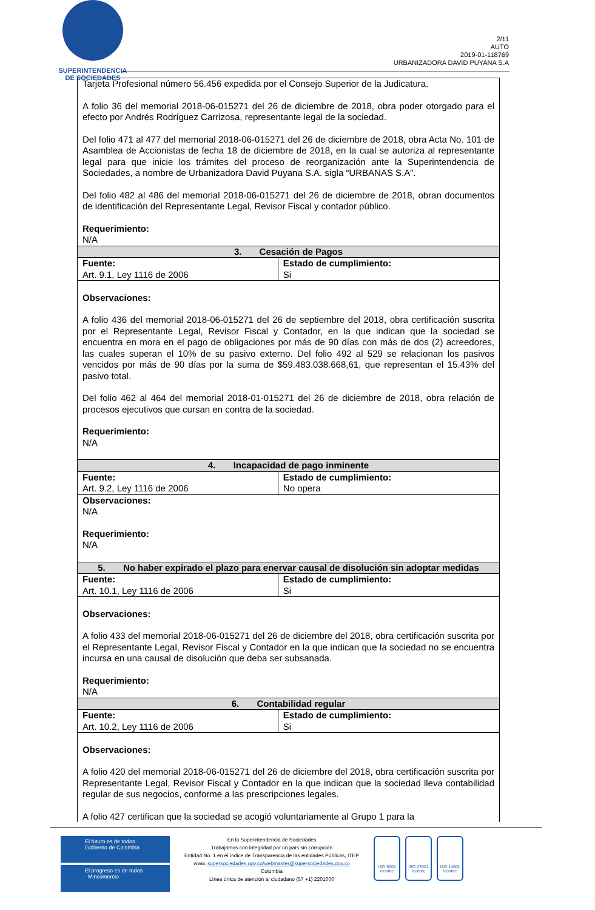SUPERINTENDENCIA
DE SOCIEDADES
2/11
AUTO
2019-01-118769
URBANIZADORA DAVID PUYANA S.A
| Tarjeta Profesional número 56.456 expedida por el Consejo Superior de la Judicatura. A folio 36 del memorial 2018-06-015271 del 26 de diciembre de 2018, obra poder otorgado para el efecto por Andrés Rodríguez Carrizosa, representante legal de la sociedad. Del folio 471 al 477 del memorial 2018-06-015271 del 26 de diciembre de 2018, obra Acta No. 101 de Asamblea de Accionistas de fecha 18 de diciembre de 2018, en la cual se autoriza al representante legal para que inicie los trámites del proceso de reorganización ante la Superintendencia de Sociedades, a nombre de Urbanizadora David Puyana S.A. sigla “URBANAS S.A”. Del folio 482 al 486 del memorial 2018-06-015271 del 26 de diciembre de 2018, obran documentos de identificación del Representante Legal, Revisor Fiscal y contador público. Requerimiento: N/A | |
| 3. Cesación de Pagos | |
| Fuente: Art. 9.1, Ley 1116 de 2006 | Estado de cumplimiento: Si |
| Observaciones: A folio 436 del memorial 2018-06-015271 del 26 de septiembre del 2018, obra certificación suscrita por el Representante Legal, Revisor Fiscal y Contador, en la que indican que la sociedad se encuentra en mora en el pago de obligaciones por más de 90 días con más de dos (2) acreedores, las cuales superan el 10% de su pasivo externo. Del folio 492 al 529 se relacionan los pasivos vencidos por más de 90 días por la suma de $59.483.038.668,61, que representan el 15.43% del pasivo total. Del folio 462 al 464 del memorial 2018-01-015271 del 26 de diciembre de 2018, obra relación de procesos ejecutivos que cursan en contra de la sociedad. Requerimiento: N/A | |
| 4. Incapacidad de pago inminente | |
| Fuente: Art. 9.2, Ley 1116 de 2006 | Estado de cumplimiento: No opera |
| Observaciones: N/A Requerimiento: N/A | |
| 5. No haber expirado el plazo para enervar causal de disolución sin adoptar medidas | |
| Fuente: Art. 10.1, Ley 1116 de 2006 | Estado de cumplimiento: Si |
| Observaciones: A folio 433 del memorial 2018-06-015271 del 26 de diciembre del 2018, obra certificación suscrita por el Representante Legal, Revisor Fiscal y Contador en la que indican que la sociedad no se encuentra incursa en una causal de disolución que deba ser subsanada. Requerimiento: N/A | |
| 6. Contabilidad regular | |
| Fuente: Art. 10.2, Ley 1116 de 2006 | Estado de cumplimiento: Si |
| Observaciones: A folio 420 del memorial 2018-06-015271 del 26 de diciembre del 2018, obra certificación suscrita por Representante Legal, Revisor Fiscal y Contador en la que indican que la sociedad lleva contabilidad regular de sus negocios, conforme a las prescripciones legales. A folio 427 certifican que la sociedad se acogió voluntariamente al Grupo 1 para la | |
El futuro es de todos Gobierno de Colombia
El progreso es de todos Mincomercio
En la Superintendencia de Sociedades
Trabajamos con integridad por un país sin corrupción
Entidad No. 1 en el índice de Transparencia de las entidades Públicas, ITEP
www. supersociedades.gov.co/webmaster@supersociedades.gov.co
Colombia
Línea única de atención al ciudadano (57 +1) 2201000
ISO 9001
icontec
ISO 27001
icontec
ISO 14001
icontec